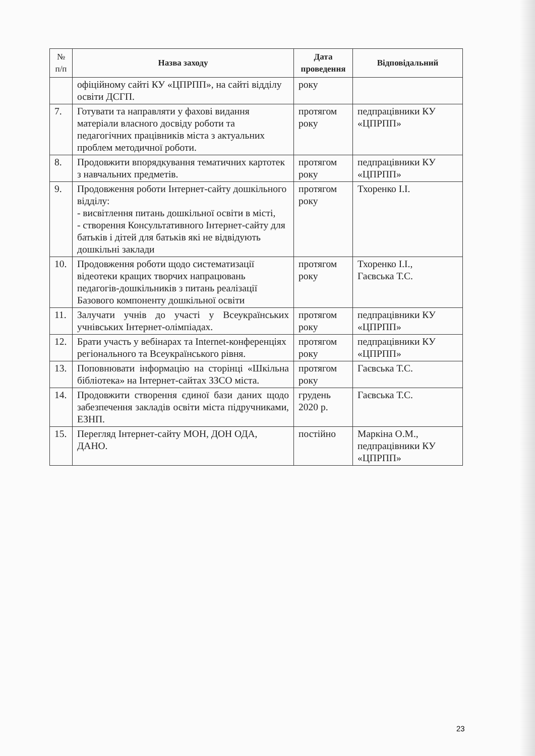| № п/п | Назва заходу | Дата проведення | Відповідальний |
| --- | --- | --- | --- |
| | офіційному сайті КУ «ЦПРПП», на сайті відділу освіти ДСГП. | року | |
| 7. | Готувати та направляти у фахові видання матеріали власного досвіду роботи та педагогічних працівників міста з актуальних проблем методичної роботи. | протягом року | педпрацівники КУ «ЦПРПП» |
| 8. | Продовжити впорядкування тематичних картотек з навчальних предметів. | протягом року | педпрацівники КУ «ЦПРПП» |
| 9. | Продовження роботи Інтернет-сайту дошкільного відділу: - висвітлення питань дошкільної освіти в місті, - створення Консультативного Інтернет-сайту для батьків і дітей для батьків які не відвідують дошкільні заклади | протягом року | Тхоренко І.І. |
| 10. | Продовження роботи щодо систематизації відеотеки кращих творчих напрацювань педагогів-дошкільників з питань реалізації Базового компоненту дошкільної освіти | протягом року | Тхоренко І.І., Гаєвська Т.С. |
| 11. | Залучати учнів до участі у Всеукраїнських учнівських Інтернет-олімпіадах. | протягом року | педпрацівники КУ «ЦПРПП» |
| 12. | Брати участь у вебінарах та Internet-конференціях регіонального та Всеукраїнського рівня. | протягом року | педпрацівники КУ «ЦПРПП» |
| 13. | Поповнювати інформацію на сторінці «Шкільна бібліотека» на Інтернет-сайтах ЗЗСО міста. | протягом року | Гаєвська Т.С. |
| 14. | Продовжити створення єдиної бази даних щодо забезпечення закладів освіти міста підручниками, ЕЗНП. | грудень 2020 р. | Гаєвська Т.С. |
| 15. | Перегляд Інтернет-сайту МОН, ДОН ОДА, ДАНО. | постійно | Маркіна О.М., педпрацівники КУ «ЦПРПП» |
23